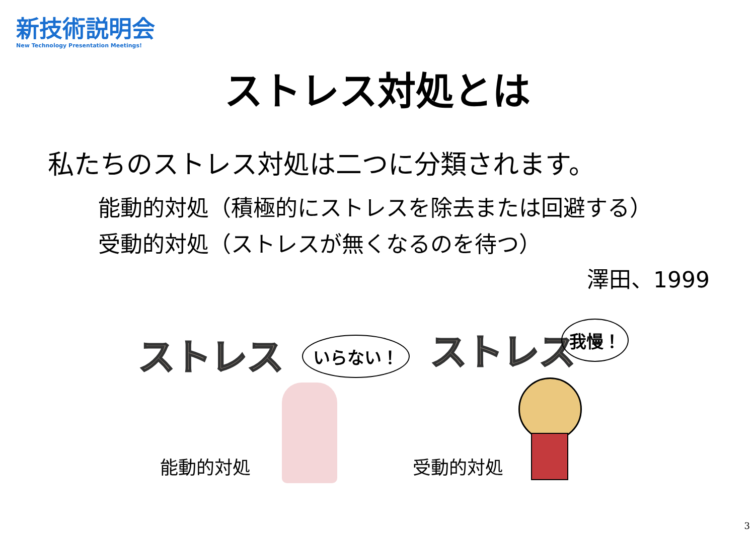新技術説明会
New Technology Presentation Meetings!
ストレス対処とは
私たちのストレス対処は二つに分類されます。
能動的対処（積極的にストレスを除去または回避する）
受動的対処（ストレスが無くなるのを待つ）
澤田、1999
ストレス いらない！
能動的対処
ストレス 我慢！
受動的対処
3